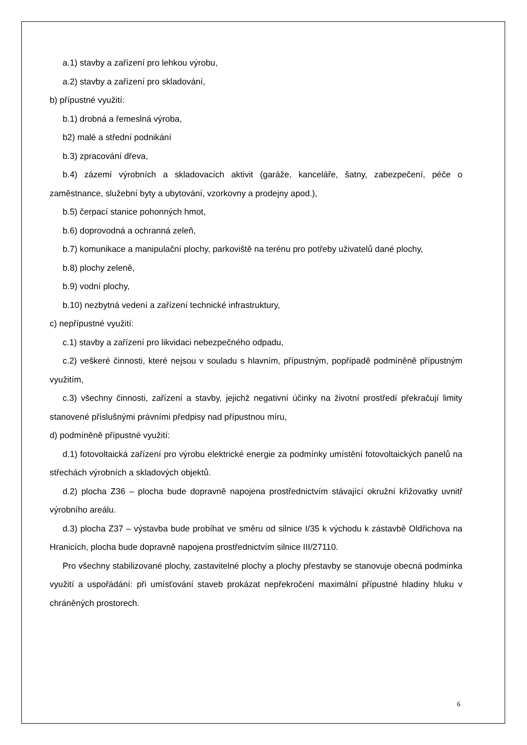a.1) stavby a zařízení pro lehkou výrobu,
a.2) stavby a zařízení pro skladování,
b) přípustné využití:
b.1) drobná a řemeslná výroba,
b2) malé a střední podnikání
b.3) zpracování dřeva,
b.4) zázemí výrobních a skladovacích aktivit (garáže, kanceláře, šatny, zabezpečení, péče o zaměstnance, služební byty a ubytování, vzorkovny a prodejny apod.),
b.5) čerpací stanice pohonných hmot,
b.6) doprovodná a ochranná zeleň,
b.7) komunikace a manipulační plochy, parkoviště na terénu pro potřeby uživatelů dané plochy,
b.8) plochy zeleně,
b.9) vodní plochy,
b.10) nezbytná vedení a zařízení technické infrastruktury,
c) nepřípustné využití:
c.1) stavby a zařízení pro likvidaci nebezpečného odpadu,
c.2) veškeré činnosti, které nejsou v souladu s hlavním, přípustným, popřípadě podmíněně přípustným využitím,
c.3) všechny činnosti, zařízení a stavby, jejichž negativní účinky na životní prostředí překračují limity stanovené příslušnými právními předpisy nad přípustnou míru,
d) podmíněně přípustné využití:
d.1) fotovoltaická zařízení pro výrobu elektrické energie za podmínky umístění fotovoltaických panelů na střechách výrobních a skladových objektů.
d.2) plocha Z36 – plocha bude dopravně napojena prostřednictvím stávající okružní křižovatky uvnitř výrobního areálu.
d.3) plocha Z37 – výstavba bude probíhat ve směru od silnice I/35 k východu k zástavbě Oldřichova na Hranicích, plocha bude dopravně napojena prostřednictvím silnice III/27110.
Pro všechny stabilizované plochy, zastavitelné plochy a plochy přestavby se stanovuje obecná podmínka využití a uspořádání: při umísťování staveb prokázat nepřekročení maximální přípustné hladiny hluku v chráněných prostorech.
6